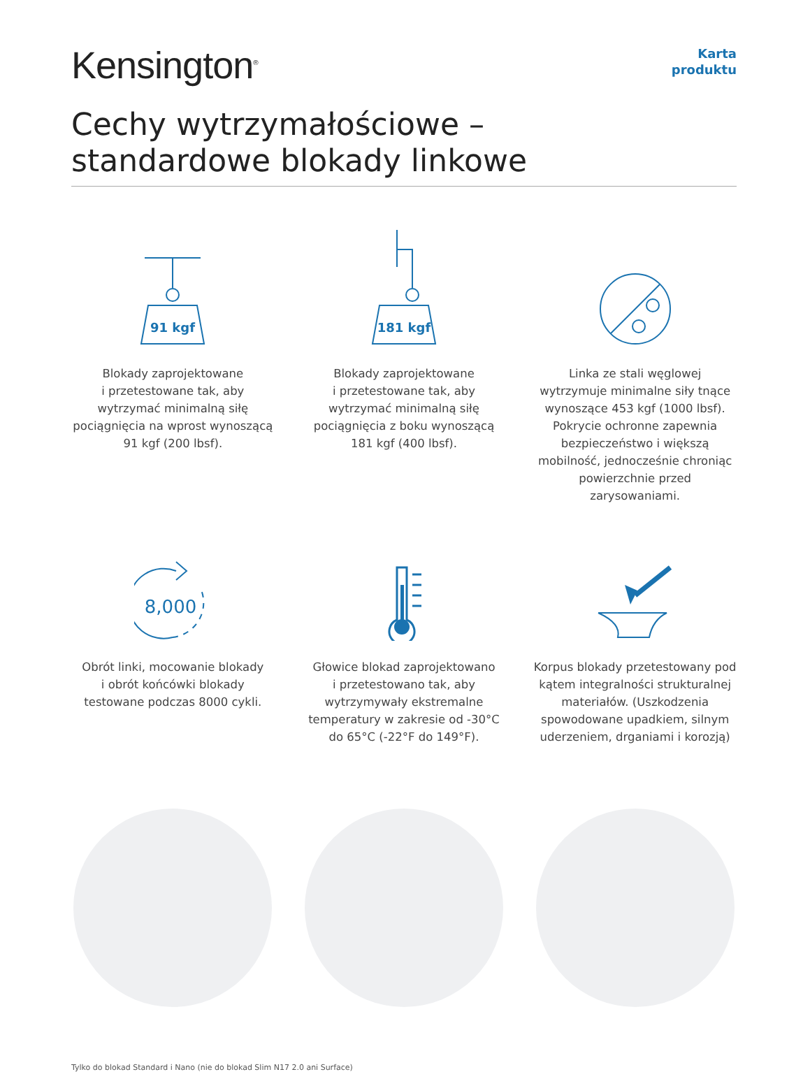Kensington<sup>®</sup>
Karta
produktu
Cechy wytrzymałościowe –
standardowe blokady linkowe
91 kgf
Blokady zaprojektowane
i przetestowane tak, aby wytrzymać minimalną siłę pociągnięcia na wprost wynoszącą 91 kgf (200 lbsf).
181 kgf
Blokady zaprojektowane
i przetestowane tak, aby wytrzymać minimalną siłę pociągnięcia z boku wynoszącą 181 kgf (400 lbsf).
Linka ze stali węglowej wytrzymuje minimalne siły tnące wynoszące 453 kgf (1000 lbsf). Pokrycie ochronne zapewnia bezpieczeństwo i większą mobilność, jednocześnie chroniąc powierzchnie przed zarysowaniami.
8,000
Obrót linki, mocowanie blokady
i obrót końcówki blokady testowane podczas 8000 cykli.
Głowice blokad zaprojektowano
i przetestowano tak, aby wytrzymywały ekstremalne temperatury w zakresie od -30°C do 65°C (-22°F do 149°F).
Korpus blokady przetestowany pod kątem integralności strukturalnej materiałów. (Uszkodzenia spowodowane upadkiem, silnym uderzeniem, drganiami i korozją)
Tylko do blokad Standard i Nano (nie do blokad Slim N17 2.0 ani Surface)